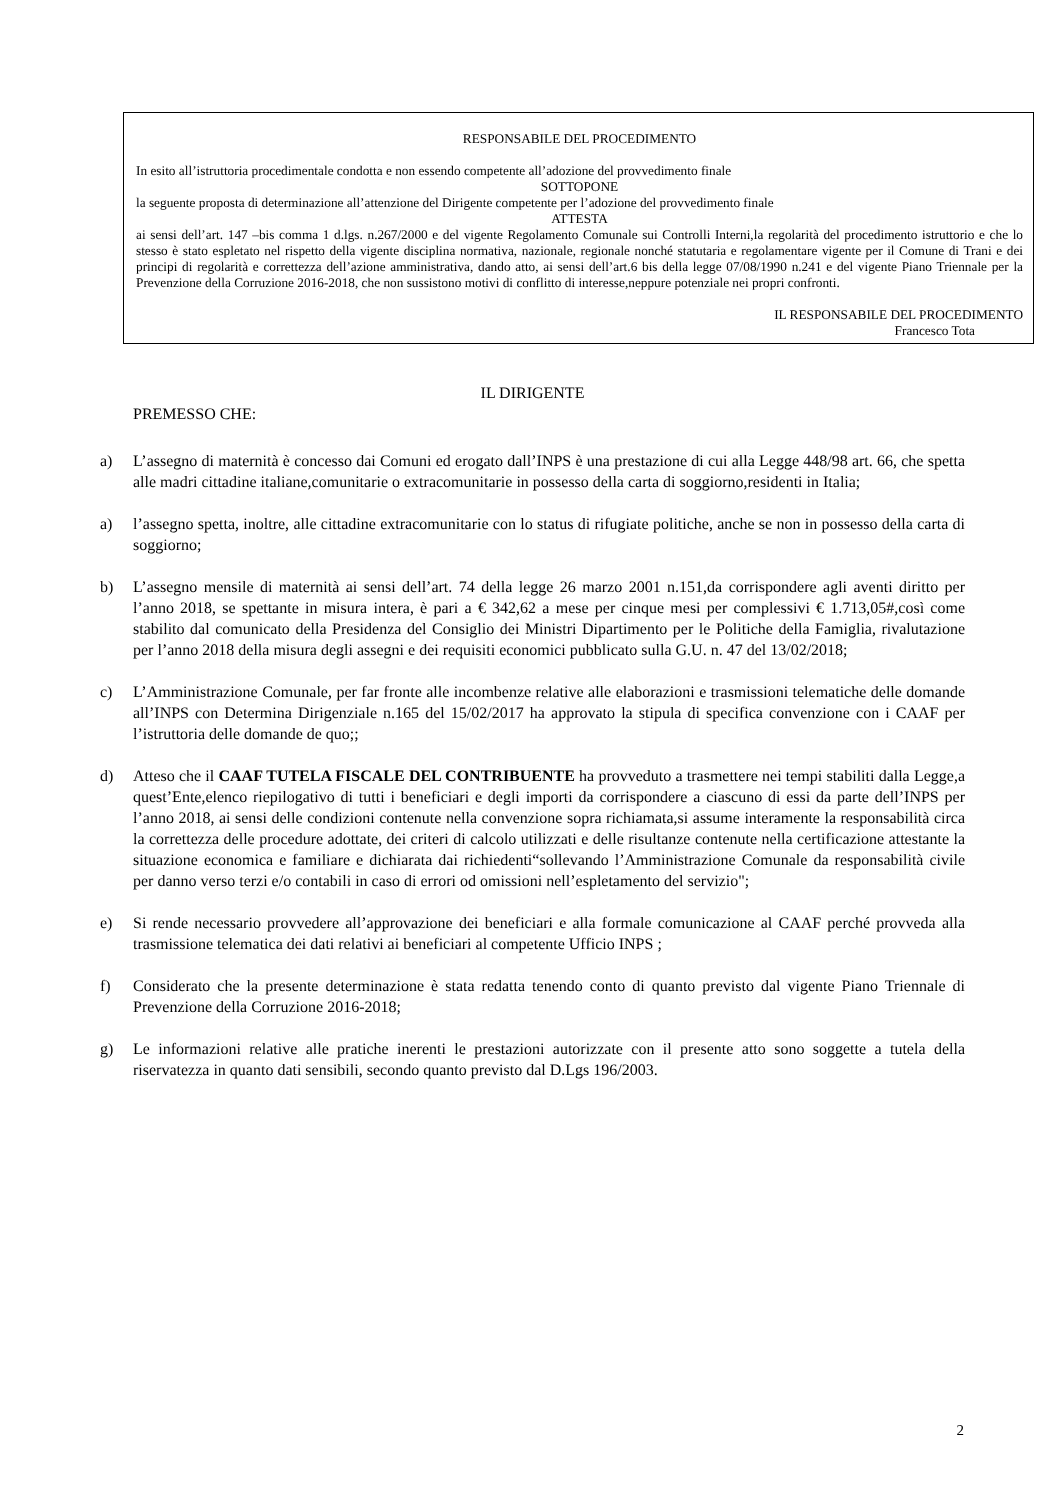RESPONSABILE DEL PROCEDIMENTO
In esito all’istruttoria procedimentale condotta e non essendo competente all’adozione del provvedimento finale
SOTTOPONE
la seguente proposta di determinazione all’attenzione del Dirigente competente per l’adozione del provvedimento finale
ATTESTA
ai sensi dell’art. 147 –bis comma 1 d.lgs. n.267/2000 e del vigente Regolamento Comunale sui Controlli Interni,la regolarità del procedimento istruttorio e che lo stesso è stato espletato nel rispetto della vigente disciplina normativa, nazionale, regionale nonché statutaria e regolamentare vigente per il Comune di Trani e dei principi di regolarità e correttezza dell’azione amministrativa, dando atto, ai sensi dell’art.6 bis della legge 07/08/1990 n.241 e del vigente Piano Triennale per la Prevenzione della Corruzione 2016-2018, che non sussistono motivi di conflitto di interesse,neppure potenziale nei propri confronti.
IL RESPONSABILE DEL PROCEDIMENTO
Francesco Tota
IL DIRIGENTE
PREMESSO CHE:
a) L’assegno di maternità è concesso dai Comuni ed erogato dall’INPS è una prestazione di cui alla Legge 448/98 art. 66, che spetta alle madri cittadine italiane,comunitarie o extracomunitarie in possesso della carta di soggiorno,residenti in Italia;
a) l’assegno spetta, inoltre, alle cittadine extracomunitarie con lo status di rifugiate politiche, anche se non in possesso della carta di soggiorno;
b) L’assegno mensile di maternità ai sensi dell’art. 74 della legge 26 marzo 2001 n.151,da corrispondere agli aventi diritto per l’anno 2018, se spettante in misura intera, è pari a € 342,62 a mese per cinque mesi per complessivi € 1.713,05#,così come stabilito dal comunicato della Presidenza del Consiglio dei Ministri Dipartimento per le Politiche della Famiglia, rivalutazione per l’anno 2018 della misura degli assegni e dei requisiti economici pubblicato sulla G.U. n. 47 del 13/02/2018;
c) L’Amministrazione Comunale, per far fronte alle incombenze relative alle elaborazioni e trasmissioni telematiche delle domande all’INPS con Determina Dirigenziale n.165 del 15/02/2017 ha approvato la stipula di specifica convenzione con i CAAF per l’istruttoria delle domande de quo;;
d) Atteso che il CAAF TUTELA FISCALE DEL CONTRIBUENTE ha provveduto a trasmettere nei tempi stabiliti dalla Legge,a quest’Ente,elenco riepilogativo di tutti i beneficiari e degli importi da corrispondere a ciascuno di essi da parte dell’INPS per l’anno 2018, ai sensi delle condizioni contenute nella convenzione sopra richiamata,si assume interamente la responsabilità circa la correttezza delle procedure adottate, dei criteri di calcolo utilizzati e delle risultanze contenute nella certificazione attestante la situazione economica e familiare e dichiarata dai richiedenti“sollevando l’Amministrazione Comunale da responsabilità civile per danno verso terzi e/o contabili in caso di errori od omissioni nell’espletamento del servizio";
e) Si rende necessario provvedere all’approvazione dei beneficiari e alla formale comunicazione al CAAF perché provveda alla trasmissione telematica dei dati relativi ai beneficiari al competente Ufficio INPS ;
f) Considerato che la presente determinazione è stata redatta tenendo conto di quanto previsto dal vigente Piano Triennale di Prevenzione della Corruzione 2016-2018;
g) Le informazioni relative alle pratiche inerenti le prestazioni autorizzate con il presente atto sono soggette a tutela della riservatezza in quanto dati sensibili, secondo quanto previsto dal D.Lgs 196/2003.
2